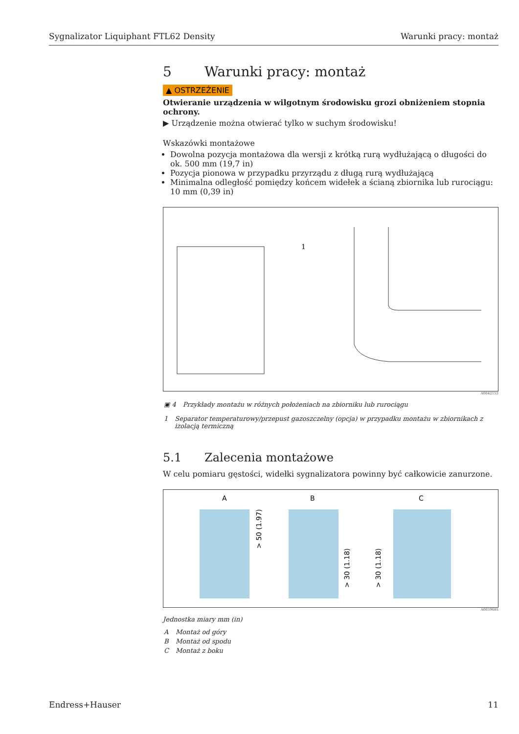Sygnalizator Liquiphant FTL62 Density Warunki pracy: montaż
5 Warunki pracy: montaż
▲ OSTRZEŻENIE
Otwieranie urządzenia w wilgotnym środowisku grozi obniżeniem stopnia ochrony.
▶ Urządzenie można otwierać tylko w suchym środowisku!
Wskazówki montażowe
Dowolna pozycja montażowa dla wersji z krótką rurą wydłużającą o długości do ok. 500 mm (19,7 in)
Pozycja pionowa w przypadku przyrządu z długą rurą wydłużającą
Minimalna odległość pomiędzy końcem widełek a ścianą zbiornika lub rurociągu: 10 mm (0,39 in)
1
A0042153
| ▣ 4 | Przykłady montażu w różnych położeniach na zbiorniku lub rurociągu |
| 1 | Separator temperaturowy/przepust gazoszczelny (opcja) w przypadku montażu w zbiornikach z izolacją termiczną |
5.1 Zalecenia montażowe
W celu pomiaru gęstości, widełki sygnalizatora powinny być całkowicie zanurzone.
A
B
C
> 50 (1.97)
> 30 (1.18)
> 30 (1.18)
A0039685
Jednostka miary mm (in)
| A | Montaż od góry |
| B | Montaż od spodu |
| C | Montaż z boku |
Endress+Hauser 11